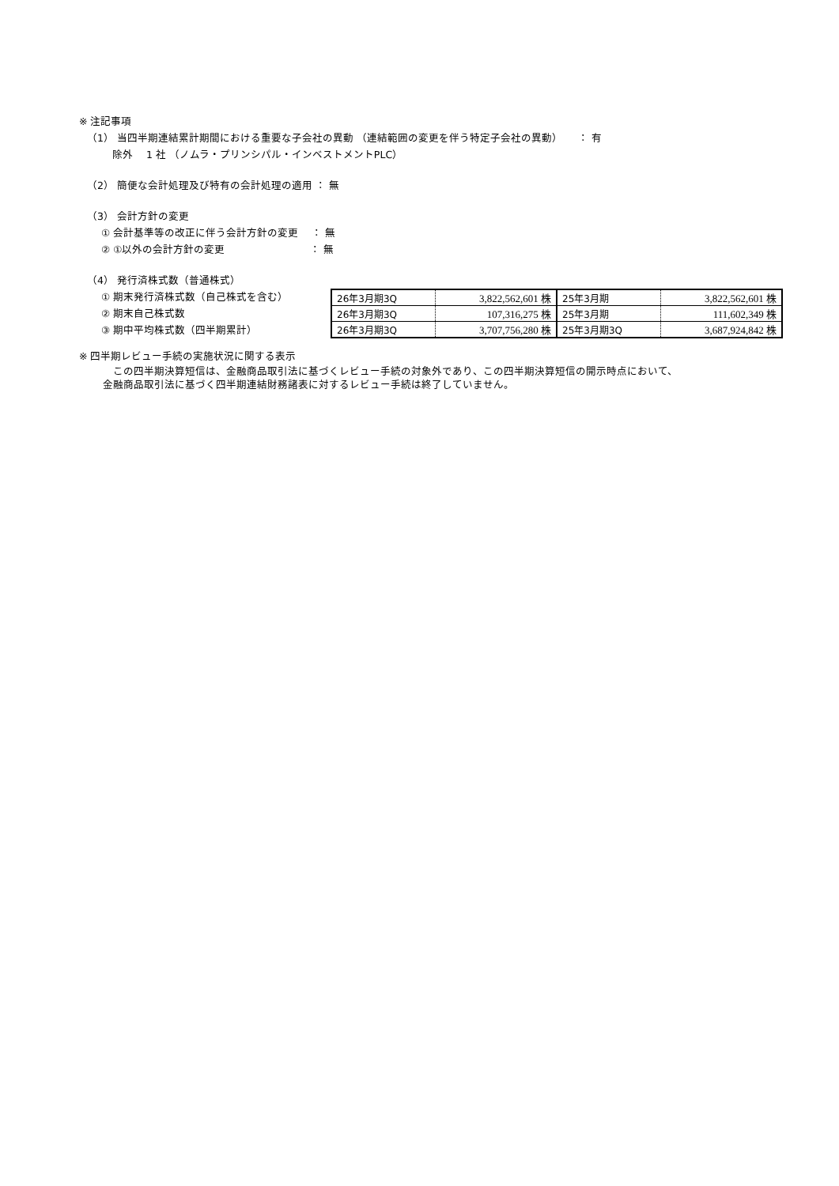※ 注記事項
（1） 当四半期連結累計期間における重要な子会社の異動 （連結範囲の変更を伴う特定子会社の異動）　　： 有
除外　 1 社 （ノムラ・プリンシパル・インベストメントPLC）
（2） 簡便な会計処理及び特有の会計処理の適用 ： 無
（3） 会計方針の変更
① 会計基準等の改正に伴う会計方針の変更　 ： 無
② ①以外の会計方針の変更　　　　　　　　 ： 無
（4） 発行済株式数（普通株式）
① 期末発行済株式数（自己株式を含む）
② 期末自己株式数
③ 期中平均株式数（四半期累計）
| 26年3月期3Q | 3,822,562,601 株 | 25年3月期 | 3,822,562,601 株 |
| 26年3月期3Q | 107,316,275 株 | 25年3月期 | 111,602,349 株 |
| 26年3月期3Q | 3,707,756,280 株 | 25年3月期3Q | 3,687,924,842 株 |
※ 四半期レビュー手続の実施状況に関する表示
　この四半期決算短信は、金融商品取引法に基づくレビュー手続の対象外であり、この四半期決算短信の開示時点において、
金融商品取引法に基づく四半期連結財務諸表に対するレビュー手続は終了していません。